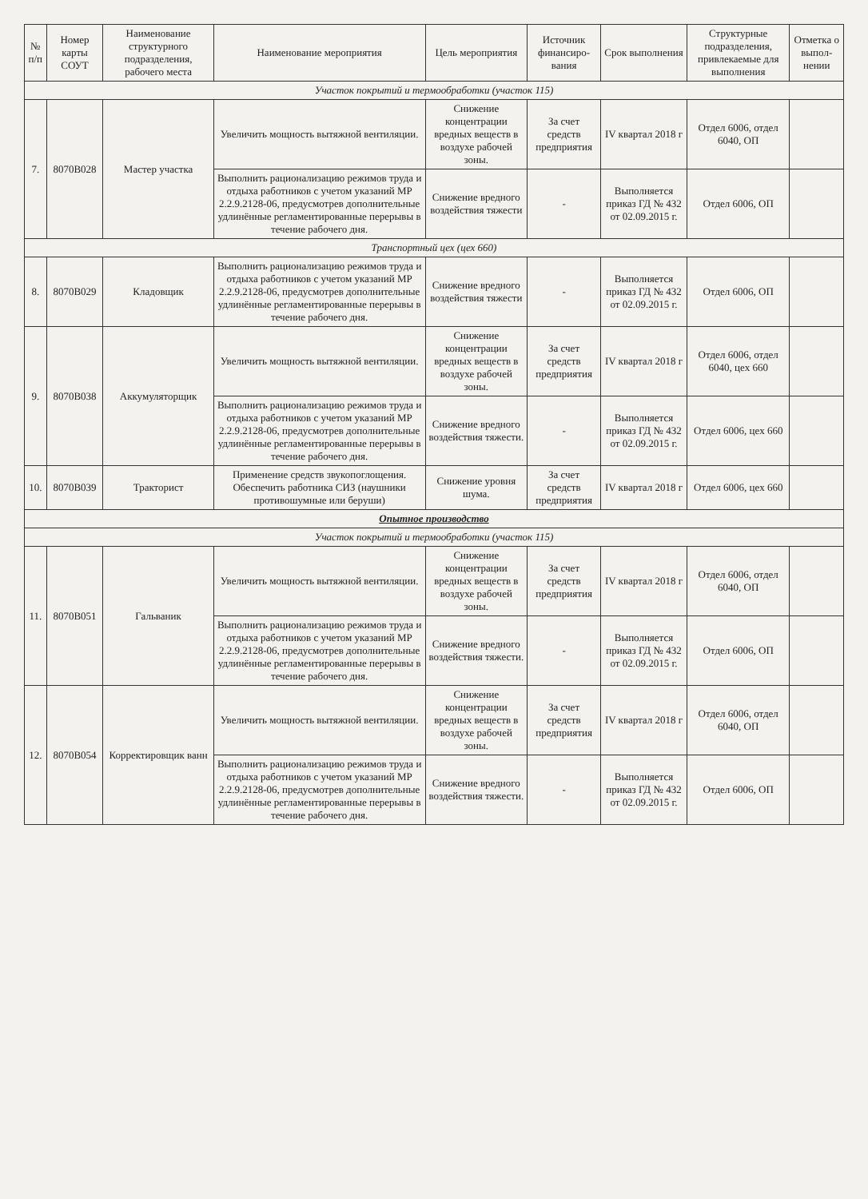| № п/п | Номер карты СОУТ | Наименование структурного подразделения, рабочего места | Наименование мероприятия | Цель мероприятия | Источник финансиро-вания | Срок выполнения | Структурные подразделения, привлекаемые для выполнения | Отметка о выпол-нении |
| --- | --- | --- | --- | --- | --- | --- | --- | --- |
| Участок покрытий и термообработки (участок 115) | | | | | | | | |
| 7. | 8070В028 | Мастер участка | Увеличить мощность вытяжной вентиляции. | Снижение концентрации вредных веществ в воздухе рабочей зоны. | За счет средств предприятия | IV квартал 2018 г | Отдел 6006, отдел 6040, ОП | |
| | | | Выполнить рационализацию режимов труда и отдыха работников с учетом указаний МР 2.2.9.2128-06, предусмотрев дополнительные удлинённые регламентированные перерывы в течение рабочего дня. | Снижение вредного воздействия тяжести | - | Выполняется приказ ГД № 432 от 02.09.2015 г. | Отдел 6006, ОП | |
| Транспортный цех (цех 660) | | | | | | | | |
| 8. | 8070В029 | Кладовщик | Выполнить рационализацию режимов труда и отдыха работников с учетом указаний МР 2.2.9.2128-06, предусмотрев дополнительные удлинённые регламентированные перерывы в течение рабочего дня. | Снижение вредного воздействия тяжести | - | Выполняется приказ ГД № 432 от 02.09.2015 г. | Отдел 6006, ОП | |
| 9. | 8070В038 | Аккумуляторщик | Увеличить мощность вытяжной вентиляции. | Снижение концентрации вредных веществ в воздухе рабочей зоны. | За счет средств предприятия | IV квартал 2018 г | Отдел 6006, отдел 6040, цех 660 | |
| | | | Выполнить рационализацию режимов труда и отдыха работников с учетом указаний МР 2.2.9.2128-06, предусмотрев дополнительные удлинённые регламентированные перерывы в течение рабочего дня. | Снижение вредного воздействия тяжести. | - | Выполняется приказ ГД № 432 от 02.09.2015 г. | Отдел 6006, цех 660 | |
| 10. | 8070В039 | Тракторист | Применение средств звукопоглощения. Обеспечить работника СИЗ (наушники противошумные или беруши) | Снижение уровня шума. | За счет средств предприятия | IV квартал 2018 г | Отдел 6006, цех 660 | |
| Опытное производство | | | | | | | | |
| Участок покрытий и термообработки (участок 115) | | | | | | | | |
| 11. | 8070В051 | Гальваник | Увеличить мощность вытяжной вентиляции. | Снижение концентрации вредных веществ в воздухе рабочей зоны. | За счет средств предприятия | IV квартал 2018 г | Отдел 6006, отдел 6040, ОП | |
| | | | Выполнить рационализацию режимов труда и отдыха работников с учетом указаний МР 2.2.9.2128-06, предусмотрев дополнительные удлинённые регламентированные перерывы в течение рабочего дня. | Снижение вредного воздействия тяжести. | - | Выполняется приказ ГД № 432 от 02.09.2015 г. | Отдел 6006, ОП | |
| 12. | 8070В054 | Корректировщик ванн | Увеличить мощность вытяжной вентиляции. | Снижение концентрации вредных веществ в воздухе рабочей зоны. | За счет средств предприятия | IV квартал 2018 г | Отдел 6006, отдел 6040, ОП | |
| | | | Выполнить рационализацию режимов труда и отдыха работников с учетом указаний МР 2.2.9.2128-06, предусмотрев дополнительные удлинённые регламентированные перерывы в течение рабочего дня. | Снижение вредного воздействия тяжести. | - | Выполняется приказ ГД № 432 от 02.09.2015 г. | Отдел 6006, ОП | |